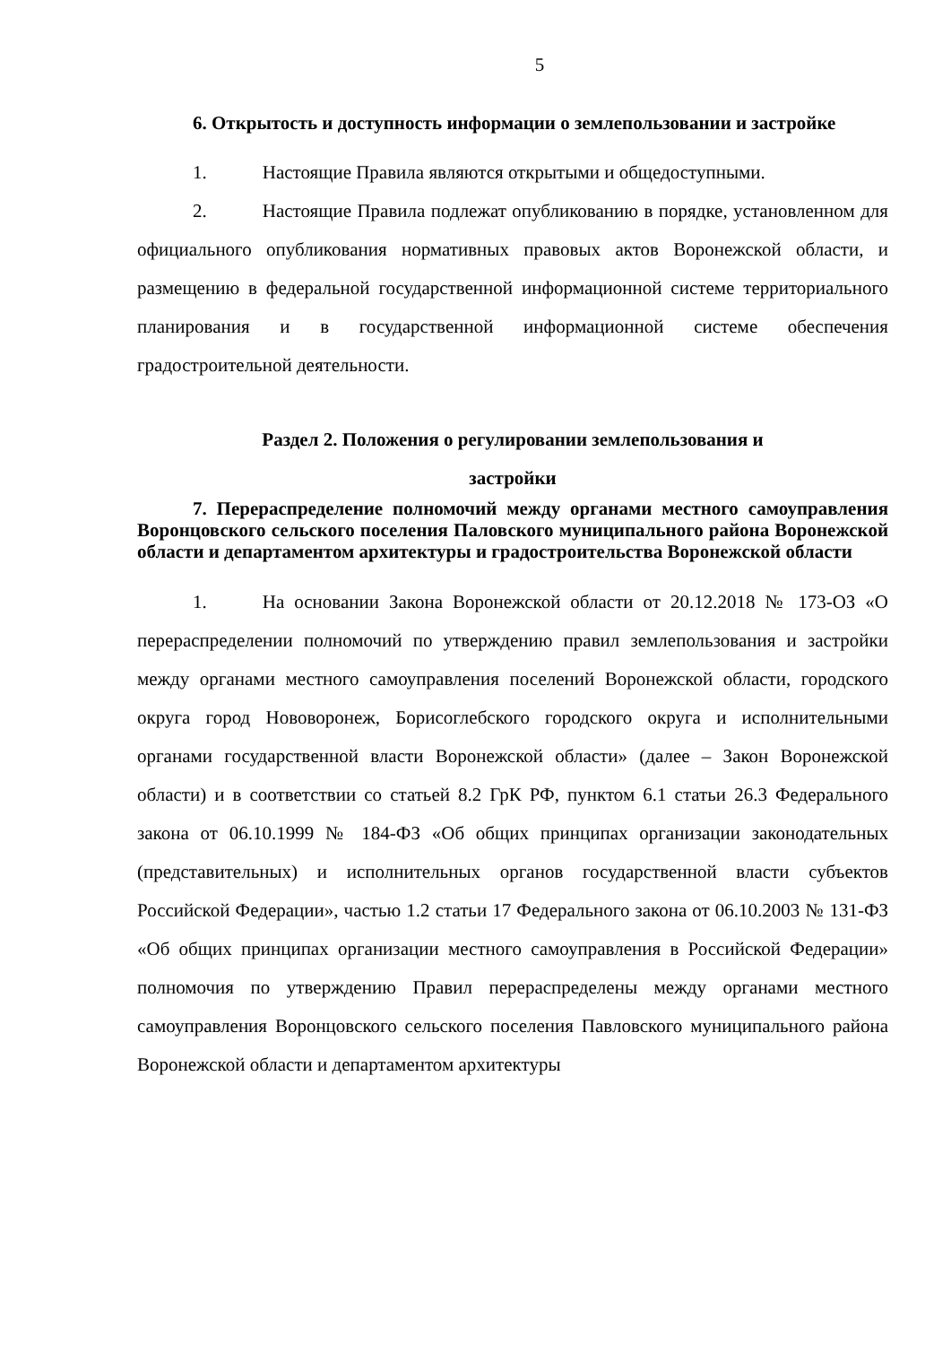5
6. Открытость и доступность информации о землепользовании и застройке
1. Настоящие Правила являются открытыми и общедоступными.
2. Настоящие Правила подлежат опубликованию в порядке, установленном для официального опубликования нормативных правовых актов Воронежской области, и размещению в федеральной государственной информационной системе территориального планирования и в государственной информационной системе обеспечения градостроительной деятельности.
Раздел 2. Положения о регулировании землепользования и
застройки
7. Перераспределение полномочий между органами местного самоуправления Воронцовского сельского поселения Паловского муниципального района Воронежской области и департаментом архитектуры и градостроительства Воронежской области
1. На основании Закона Воронежской области от 20.12.2018 № 173-ОЗ «О перераспределении полномочий по утверждению правил землепользования и застройки между органами местного самоуправления поселений Воронежской области, городского округа город Нововоронеж, Борисоглебского городского округа и исполнительными органами государственной власти Воронежской области» (далее – Закон Воронежской области) и в соответствии со статьей 8.2 ГрК РФ, пунктом 6.1 статьи 26.3 Федерального закона от 06.10.1999 № 184-ФЗ «Об общих принципах организации законодательных (представительных) и исполнительных органов государственной власти субъектов Российской Федерации», частью 1.2 статьи 17 Федерального закона от 06.10.2003 № 131-ФЗ «Об общих принципах организации местного самоуправления в Российской Федерации» полномочия по утверждению Правил перераспределены между органами местного самоуправления Воронцовского сельского поселения Павловского муниципального района Воронежской области и департаментом архитектуры